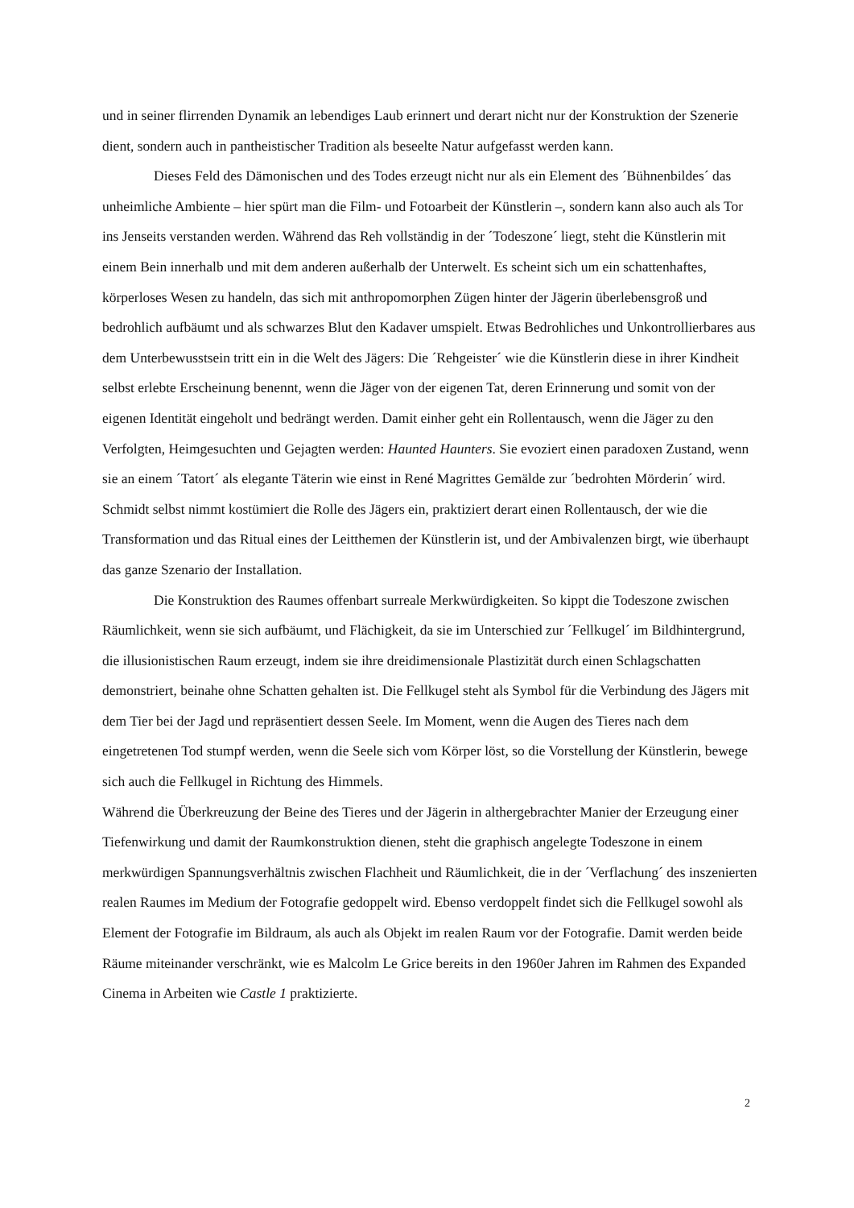und in seiner flirrenden Dynamik an lebendiges Laub erinnert und derart nicht nur der Konstruktion der Szenerie dient, sondern auch in pantheistischer Tradition als beseelte Natur aufgefasst werden kann.
Dieses Feld des Dämonischen und des Todes erzeugt nicht nur als ein Element des ´Bühnenbildes´ das unheimliche Ambiente – hier spürt man die Film- und Fotoarbeit der Künstlerin –, sondern kann also auch als Tor ins Jenseits verstanden werden. Während das Reh vollständig in der ´Todeszone´ liegt, steht die Künstlerin mit einem Bein innerhalb und mit dem anderen außerhalb der Unterwelt. Es scheint sich um ein schattenhaftes, körperloses Wesen zu handeln, das sich mit anthropomorphen Zügen hinter der Jägerin überlebensgroß und bedrohlich aufbäumt und als schwarzes Blut den Kadaver umspielt. Etwas Bedrohliches und Unkontrollierbares aus dem Unterbewusstsein tritt ein in die Welt des Jägers: Die ´Rehgeister´ wie die Künstlerin diese in ihrer Kindheit selbst erlebte Erscheinung benennt, wenn die Jäger von der eigenen Tat, deren Erinnerung und somit von der eigenen Identität eingeholt und bedrängt werden. Damit einher geht ein Rollentausch, wenn die Jäger zu den Verfolgten, Heimgesuchten und Gejagten werden: Haunted Haunters. Sie evoziert einen paradoxen Zustand, wenn sie an einem ´Tatort´ als elegante Täterin wie einst in René Magrittes Gemälde zur ´bedrohten Mörderin´ wird. Schmidt selbst nimmt kostümiert die Rolle des Jägers ein, praktiziert derart einen Rollentausch, der wie die Transformation und das Ritual eines der Leitthemen der Künstlerin ist, und der Ambivalenzen birgt, wie überhaupt das ganze Szenario der Installation.
Die Konstruktion des Raumes offenbart surreale Merkwürdigkeiten. So kippt die Todeszone zwischen Räumlichkeit, wenn sie sich aufbäumt, und Flächigkeit, da sie im Unterschied zur ´Fellkugel´ im Bildhintergrund, die illusionistischen Raum erzeugt, indem sie ihre dreidimensionale Plastizität durch einen Schlagschatten demonstriert, beinahe ohne Schatten gehalten ist. Die Fellkugel steht als Symbol für die Verbindung des Jägers mit dem Tier bei der Jagd und repräsentiert dessen Seele. Im Moment, wenn die Augen des Tieres nach dem eingetretenen Tod stumpf werden, wenn die Seele sich vom Körper löst, so die Vorstellung der Künstlerin, bewege sich auch die Fellkugel in Richtung des Himmels.
Während die Überkreuzung der Beine des Tieres und der Jägerin in althergebrachter Manier der Erzeugung einer Tiefenwirkung und damit der Raumkonstruktion dienen, steht die graphisch angelegte Todeszone in einem merkwürdigen Spannungsverhältnis zwischen Flachheit und Räumlichkeit, die in der ´Verflachung´ des inszenierten realen Raumes im Medium der Fotografie gedoppelt wird. Ebenso verdoppelt findet sich die Fellkugel sowohl als Element der Fotografie im Bildraum, als auch als Objekt im realen Raum vor der Fotografie. Damit werden beide Räume miteinander verschränkt, wie es Malcolm Le Grice bereits in den 1960er Jahren im Rahmen des Expanded Cinema in Arbeiten wie Castle 1 praktizierte.
2